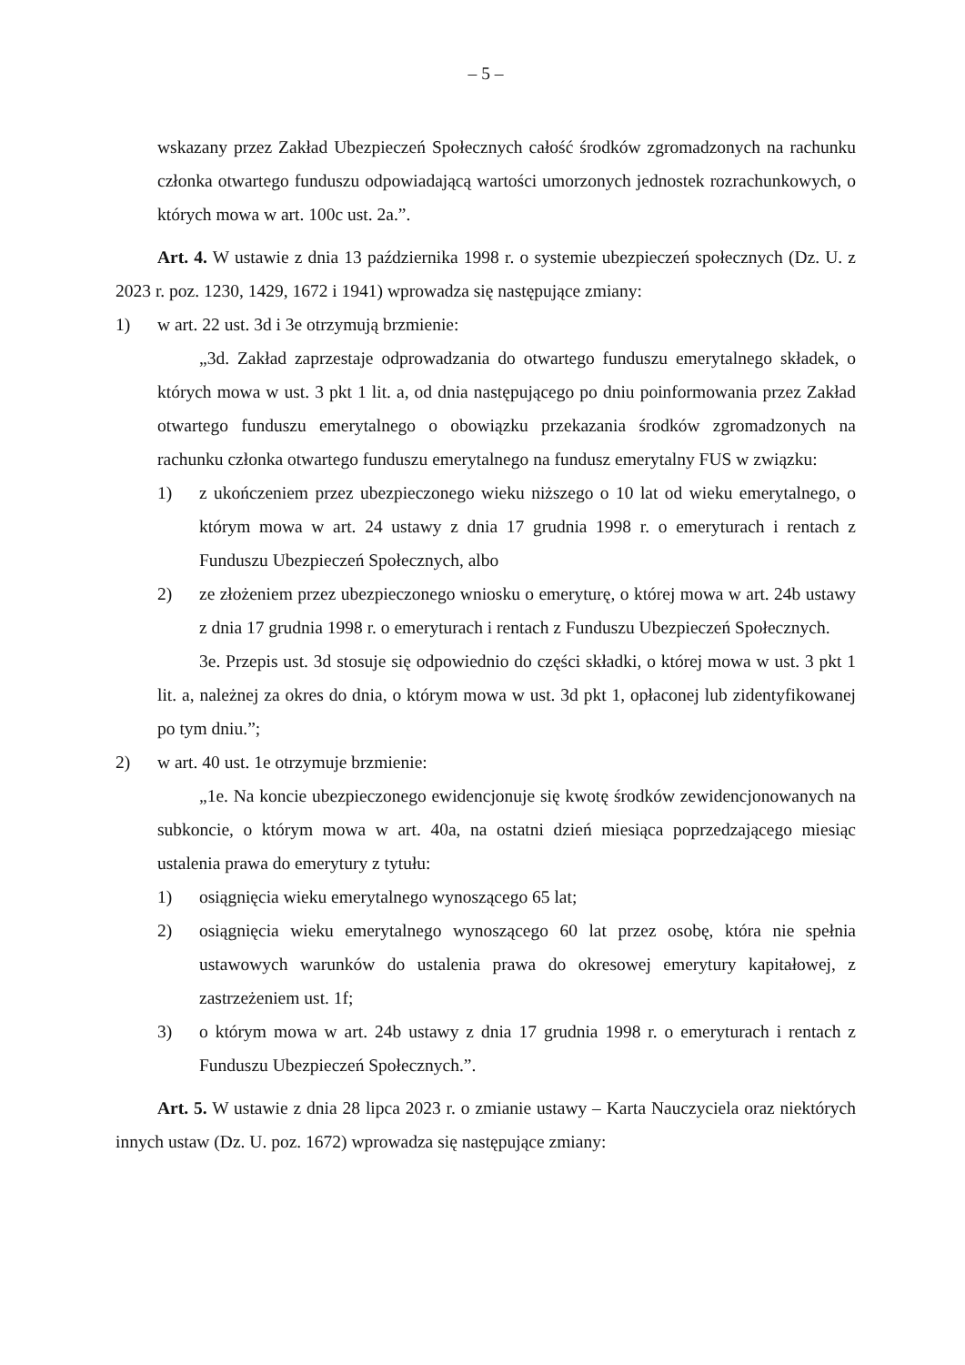– 5 –
wskazany przez Zakład Ubezpieczeń Społecznych całość środków zgromadzonych na rachunku członka otwartego funduszu odpowiadającą wartości umorzonych jednostek rozrachunkowych, o których mowa w art. 100c ust. 2a.”.
Art. 4. W ustawie z dnia 13 października 1998 r. o systemie ubezpieczeń społecznych (Dz. U. z 2023 r. poz. 1230, 1429, 1672 i 1941) wprowadza się następujące zmiany:
1) w art. 22 ust. 3d i 3e otrzymują brzmienie:
„3d. Zakład zaprzestaje odprowadzania do otwartego funduszu emerytalnego składek, o których mowa w ust. 3 pkt 1 lit. a, od dnia następującego po dniu poinformowania przez Zakład otwartego funduszu emerytalnego o obowiązku przekazania środków zgromadzonych na rachunku członka otwartego funduszu emerytalnego na fundusz emerytalny FUS w związku:
1) z ukończeniem przez ubezpieczonego wieku niższego o 10 lat od wieku emerytalnego, o którym mowa w art. 24 ustawy z dnia 17 grudnia 1998 r. o emeryturach i rentach z Funduszu Ubezpieczeń Społecznych, albo
2) ze złożeniem przez ubezpieczonego wniosku o emeryturę, o której mowa w art. 24b ustawy z dnia 17 grudnia 1998 r. o emeryturach i rentach z Funduszu Ubezpieczeń Społecznych.
3e. Przepis ust. 3d stosuje się odpowiednio do części składki, o której mowa w ust. 3 pkt 1 lit. a, należnej za okres do dnia, o którym mowa w ust. 3d pkt 1, opłaconej lub zidentyfikowanej po tym dniu.”;
2) w art. 40 ust. 1e otrzymuje brzmienie:
„1e. Na koncie ubezpieczonego ewidencjonuje się kwotę środków zewidencjonowanych na subkoncie, o którym mowa w art. 40a, na ostatni dzień miesiąca poprzedzającego miesiąc ustalenia prawa do emerytury z tytułu:
1) osiągnięcia wieku emerytalnego wynoszącego 65 lat;
2) osiągnięcia wieku emerytalnego wynoszącego 60 lat przez osobę, która nie spełnia ustawowych warunków do ustalenia prawa do okresowej emerytury kapitałowej, z zastrzeżeniem ust. 1f;
3) o którym mowa w art. 24b ustawy z dnia 17 grudnia 1998 r. o emeryturach i rentach z Funduszu Ubezpieczeń Społecznych.”.
Art. 5. W ustawie z dnia 28 lipca 2023 r. o zmianie ustawy – Karta Nauczyciela oraz niektórych innych ustaw (Dz. U. poz. 1672) wprowadza się następujące zmiany: